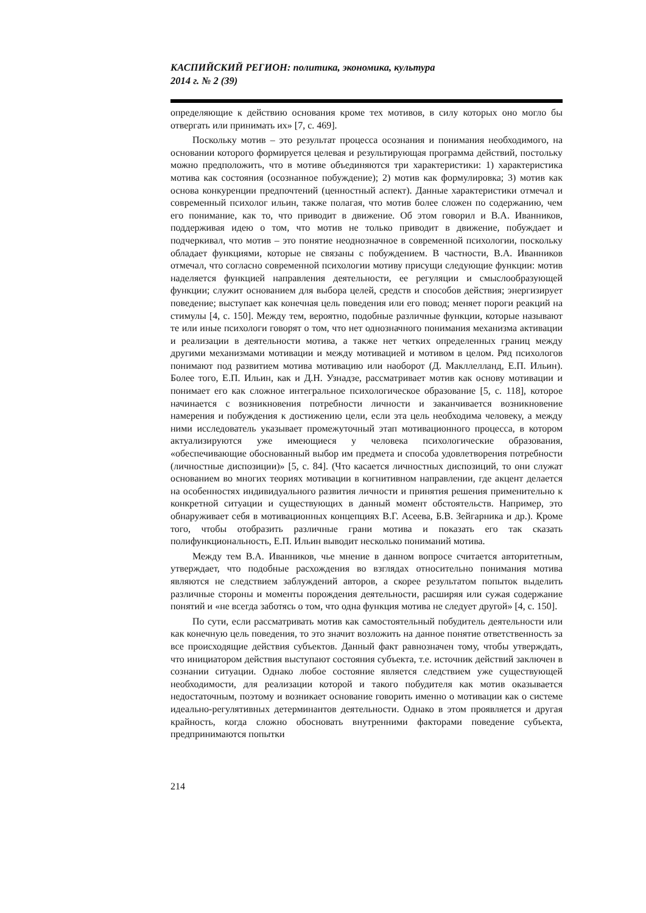КАСПИЙСКИЙ РЕГИОН: политика, экономика, культура
2014 г. № 2 (39)
определяющие к действию основания кроме тех мотивов, в силу которых оно могло бы отвергать или принимать их» [7, с. 469].
Поскольку мотив – это результат процесса осознания и понимания необходимого, на основании которого формируется целевая и результирующая программа действий, постольку можно предположить, что в мотиве объединяются три характеристики: 1) характеристика мотива как состояния (осознанное побуждение); 2) мотив как формулировка; 3) мотив как основа конкуренции предпочтений (ценностный аспект). Данные характеристики отмечал и современный психолог ильин, также полагая, что мотив более сложен по содержанию, чем его понимание, как то, что приводит в движение. Об этом говорил и В.А. Иванников, поддерживая идею о том, что мотив не только приводит в движение, побуждает и подчеркивал, что мотив – это понятие неоднозначное в современной психологии, поскольку обладает функциями, которые не связаны с побуждением. В частности, В.А. Иванников отмечал, что согласно современной психологии мотиву присущи следующие функции: мотив наделяется функцией направления деятельности, ее регуляции и смыслообразующей функции; служит основанием для выбора целей, средств и способов действия; энергизирует поведение; выступает как конечная цель поведения или его повод; меняет пороги реакций на стимулы [4, с. 150]. Между тем, вероятно, подобные различные функции, которые называют те или иные психологи говорят о том, что нет однозначного понимания механизма активации и реализации в деятельности мотива, а также нет четких определенных границ между другими механизмами мотивации и между мотивацией и мотивом в целом. Ряд психологов понимают под развитием мотива мотивацию или наоборот (Д. Макллелланд, Е.П. Ильин). Более того, Е.П. Ильин, как и Д.Н. Узнадзе, рассматривает мотив как основу мотивации и понимает его как сложное интегральное психологическое образование [5, с. 118], которое начинается с возникновения потребности личности и заканчивается возникновение намерения и побуждения к достижению цели, если эта цель необходима человеку, а между ними исследователь указывает промежуточный этап мотивационного процесса, в котором актуализируются уже имеющиеся у человека психологические образования, «обеспечивающие обоснованный выбор им предмета и способа удовлетворения потребности (личностные диспозиции)» [5, с. 84]. (Что касается личностных диспозиций, то они служат основанием во многих теориях мотивации в когнитивном направлении, где акцент делается на особенностях индивидуального развития личности и принятия решения применительно к конкретной ситуации и существующих в данный момент обстоятельств. Например, это обнаруживает себя в мотивационных концепциях В.Г. Асеева, Б.В. Зейгарника и др.). Кроме того, чтобы отобразить различные грани мотива и показать его так сказать полифункциональность, Е.П. Ильин выводит несколько пониманий мотива.
Между тем В.А. Иванников, чье мнение в данном вопросе считается авторитетным, утверждает, что подобные расхождения во взглядах относительно понимания мотива являются не следствием заблуждений авторов, а скорее результатом попыток выделить различные стороны и моменты порождения деятельности, расширяя или сужая содержание понятий и «не всегда заботясь о том, что одна функция мотива не следует другой» [4, с. 150].
По сути, если рассматривать мотив как самостоятельный побудитель деятельности или как конечную цель поведения, то это значит возложить на данное понятие ответственность за все происходящие действия субъектов. Данный факт равнозначен тому, чтобы утверждать, что инициатором действия выступают состояния субъекта, т.е. источник действий заключен в сознании ситуации. Однако любое состояние является следствием уже существующей необходимости, для реализации которой и такого побудителя как мотив оказывается недостаточным, поэтому и возникает основание говорить именно о мотивации как о системе идеально-регулятивных детерминантов деятельности. Однако в этом проявляется и другая крайность, когда сложно обосновать внутренними факторами поведение субъекта, предпринимаются попытки
214